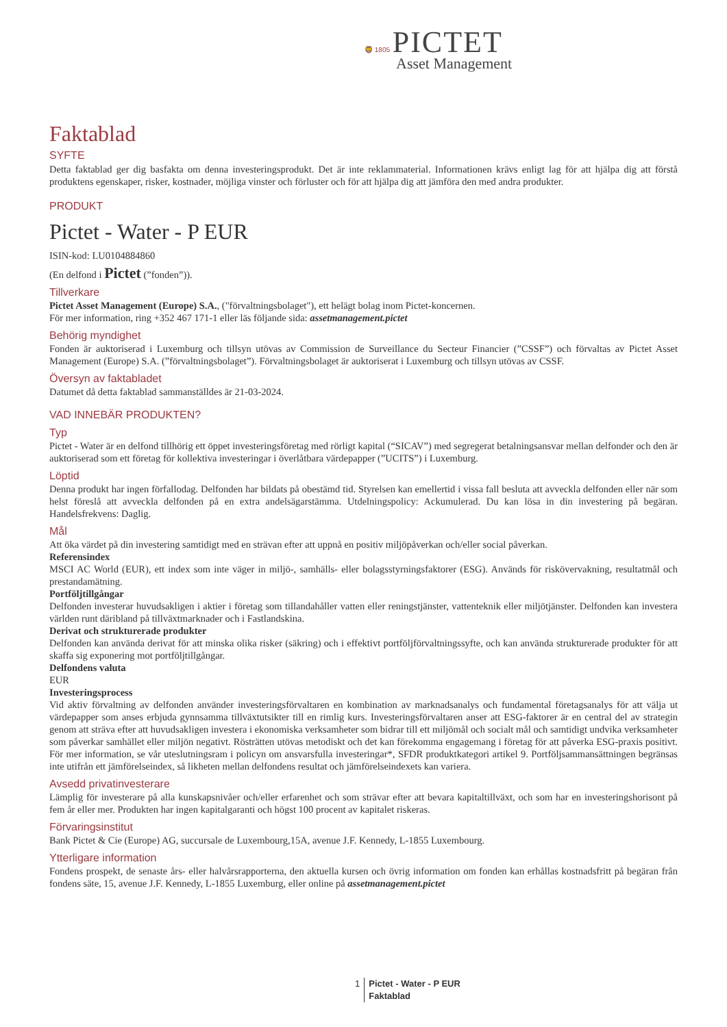🦁 1805 PICTET
Asset Management
Faktablad
SYFTE
Detta faktablad ger dig basfakta om denna investeringsprodukt. Det är inte reklammaterial. Informationen krävs enligt lag för att hjälpa dig att förstå produktens egenskaper, risker, kostnader, möjliga vinster och förluster och för att hjälpa dig att jämföra den med andra produkter.
PRODUKT
Pictet - Water - P EUR
ISIN-kod: LU0104884860
(En delfond i Pictet (”fonden”)).
Tillverkare
Pictet Asset Management (Europe) S.A., ("förvaltningsbolaget"), ett helägt bolag inom Pictet-koncernen.
För mer information, ring +352 467 171-1 eller läs följande sida: assetmanagement.pictet
Behörig myndighet
Fonden är auktoriserad i Luxemburg och tillsyn utövas av Commission de Surveillance du Secteur Financier (”CSSF”) och förvaltas av Pictet Asset Management (Europe) S.A. (”förvaltningsbolaget”). Förvaltningsbolaget är auktoriserat i Luxemburg och tillsyn utövas av CSSF.
Översyn av faktabladet
Datumet då detta faktablad sammanställdes är 21-03-2024.
VAD INNEBÄR PRODUKTEN?
Typ
Pictet - Water är en delfond tillhörig ett öppet investeringsföretag med rörligt kapital (“SICAV”) med segregerat betalningsansvar mellan delfonder och den är auktoriserad som ett företag för kollektiva investeringar i överlåtbara värdepapper (”UCITS”) i Luxemburg.
Löptid
Denna produkt har ingen förfallodag. Delfonden har bildats på obestämd tid. Styrelsen kan emellertid i vissa fall besluta att avveckla delfonden eller när som helst föreslå att avveckla delfonden på en extra andelsägarstämma. Utdelningspolicy: Ackumulerad. Du kan lösa in din investering på begäran. Handelsfrekvens: Daglig.
Mål
Att öka värdet på din investering samtidigt med en strävan efter att uppnå en positiv miljöpåverkan och/eller social påverkan.
Referensindex
MSCI AC World (EUR), ett index som inte väger in miljö-, samhälls- eller bolagsstyrningsfaktorer (ESG). Används för riskövervakning, resultatmål och prestandamätning.
Portföljtillgångar
Delfonden investerar huvudsakligen i aktier i företag som tillandahåller vatten eller reningstjänster, vattenteknik eller miljötjänster. Delfonden kan investera världen runt däribland på tillväxtmarknader och i Fastlandskina.
Derivat och strukturerade produkter
Delfonden kan använda derivat för att minska olika risker (säkring) och i effektivt portföljförvaltningssyfte, och kan använda strukturerade produkter för att skaffa sig exponering mot portföljtillgångar.
Delfondens valuta
EUR
Investeringsprocess
Vid aktiv förvaltning av delfonden använder investeringsförvaltaren en kombination av marknadsanalys och fundamental företagsanalys för att välja ut värdepapper som anses erbjuda gynnsamma tillväxtutsikter till en rimlig kurs. Investeringsförvaltaren anser att ESG-faktorer är en central del av strategin genom att sträva efter att huvudsakligen investera i ekonomiska verksamheter som bidrar till ett miljömål och socialt mål och samtidigt undvika verksamheter som påverkar samhället eller miljön negativt. Rösträtten utövas metodiskt och det kan förekomma engagemang i företag för att påverka ESG-praxis positivt. För mer information, se vår uteslutningsram i policyn om ansvarsfulla investeringar*, SFDR produktkategori artikel 9. Portföljsammansättningen begränsas inte utifrån ett jämförelseindex, så likheten mellan delfondens resultat och jämförelseindexets kan variera.
Avsedd privatinvesterare
Lämplig för investerare på alla kunskapsnivåer och/eller erfarenhet och som strävar efter att bevara kapitaltillväxt, och som har en investeringshorisont på fem år eller mer. Produkten har ingen kapitalgaranti och högst 100 procent av kapitalet riskeras.
Förvaringsinstitut
Bank Pictet & Cie (Europe) AG, succursale de Luxembourg,15A, avenue J.F. Kennedy, L-1855 Luxembourg.
Ytterligare information
Fondens prospekt, de senaste års- eller halvårsrapporterna, den aktuella kursen och övrig information om fonden kan erhållas kostnadsfritt på begäran från fondens säte, 15, avenue J.F. Kennedy, L-1855 Luxemburg, eller online på assetmanagement.pictet
1 Pictet - Water - P EUR
Faktablad